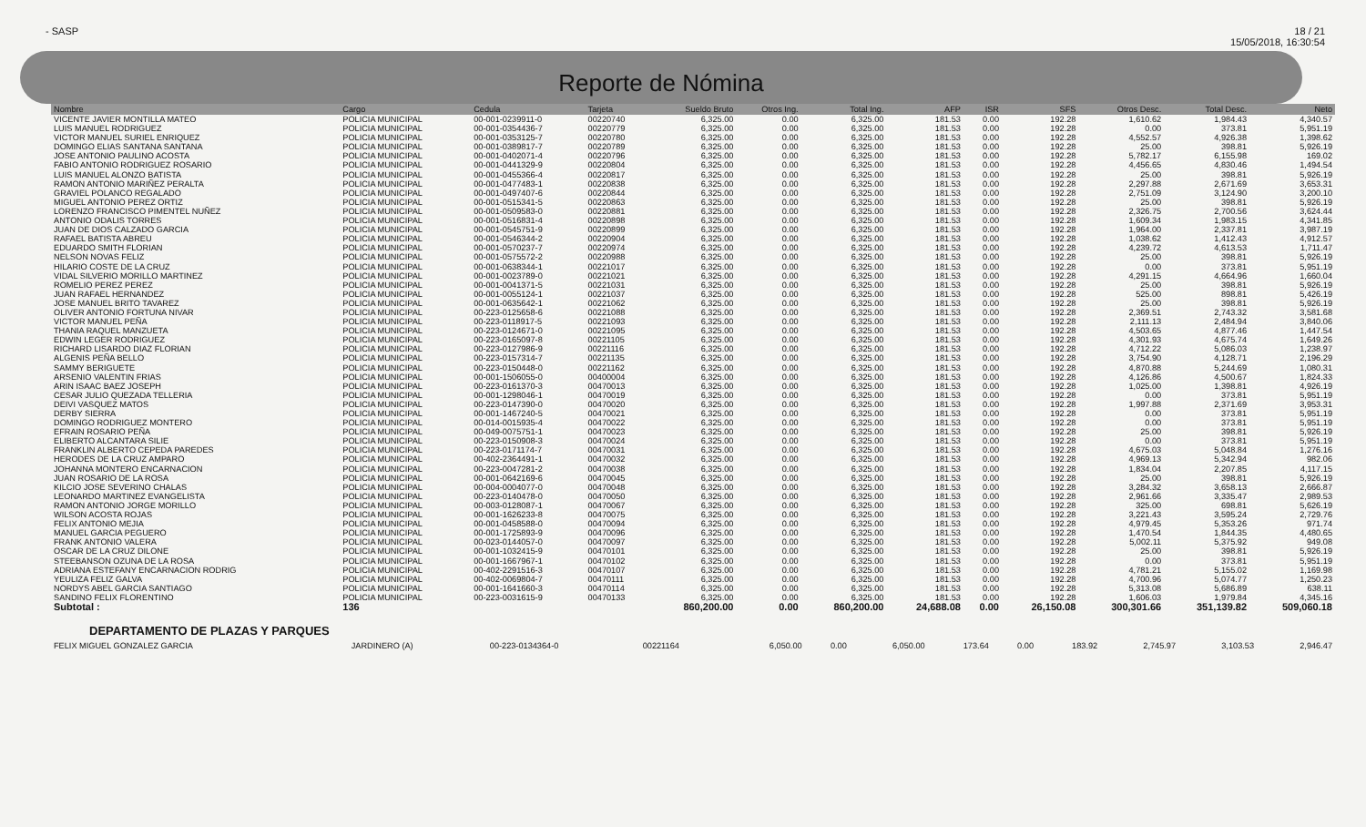- SASP 18 / 21
15/05/2018, 16:30:54
Reporte de Nómina
| Nombre | Cargo | Cedula | Tarjeta | Sueldo Bruto | Otros Ing. | Total Ing. | AFP | ISR | SFS | Otros Desc. | Total Desc. | Neto |
| --- | --- | --- | --- | --- | --- | --- | --- | --- | --- | --- | --- | --- |
| VICENTE JAVIER MONTILLA MATEO | POLICIA MUNICIPAL | 00-001-0239911-0 | 00220740 | 6,325.00 | 0.00 | 6,325.00 | 181.53 | 0.00 | 192.28 | 1,610.62 | 1,984.43 | 4,340.57 |
| LUIS MANUEL RODRIGUEZ | POLICIA MUNICIPAL | 00-001-0354436-7 | 00220779 | 6,325.00 | 0.00 | 6,325.00 | 181.53 | 0.00 | 192.28 | 0.00 | 373.81 | 5,951.19 |
| VICTOR MANUEL SURIEL ENRIQUEZ | POLICIA MUNICIPAL | 00-001-0353125-7 | 00220780 | 6,325.00 | 0.00 | 6,325.00 | 181.53 | 0.00 | 192.28 | 4,552.57 | 4,926.38 | 1,398.62 |
| DOMINGO ELIAS SANTANA SANTANA | POLICIA MUNICIPAL | 00-001-0389817-7 | 00220789 | 6,325.00 | 0.00 | 6,325.00 | 181.53 | 0.00 | 192.28 | 25.00 | 398.81 | 5,926.19 |
| JOSE ANTONIO PAULINO ACOSTA | POLICIA MUNICIPAL | 00-001-0402071-4 | 00220796 | 6,325.00 | 0.00 | 6,325.00 | 181.53 | 0.00 | 192.28 | 5,782.17 | 6,155.98 | 169.02 |
| FABIO ANTONIO RODRIGUEZ ROSARIO | POLICIA MUNICIPAL | 00-001-0441329-9 | 00220804 | 6,325.00 | 0.00 | 6,325.00 | 181.53 | 0.00 | 192.28 | 4,456.65 | 4,830.46 | 1,494.54 |
| LUIS MANUEL ALONZO BATISTA | POLICIA MUNICIPAL | 00-001-0455366-4 | 00220817 | 6,325.00 | 0.00 | 6,325.00 | 181.53 | 0.00 | 192.28 | 25.00 | 398.81 | 5,926.19 |
| RAMON ANTONIO MARIÑEZ PERALTA | POLICIA MUNICIPAL | 00-001-0477483-1 | 00220838 | 6,325.00 | 0.00 | 6,325.00 | 181.53 | 0.00 | 192.28 | 2,297.88 | 2,671.69 | 3,653.31 |
| GRAVIEL POLANCO REGALADO | POLICIA MUNICIPAL | 00-001-0497407-6 | 00220844 | 6,325.00 | 0.00 | 6,325.00 | 181.53 | 0.00 | 192.28 | 2,751.09 | 3,124.90 | 3,200.10 |
| MIGUEL ANTONIO PEREZ ORTIZ | POLICIA MUNICIPAL | 00-001-0515341-5 | 00220863 | 6,325.00 | 0.00 | 6,325.00 | 181.53 | 0.00 | 192.28 | 25.00 | 398.81 | 5,926.19 |
| LORENZO FRANCISCO PIMENTEL NUÑEZ | POLICIA MUNICIPAL | 00-001-0509583-0 | 00220881 | 6,325.00 | 0.00 | 6,325.00 | 181.53 | 0.00 | 192.28 | 2,326.75 | 2,700.56 | 3,624.44 |
| ANTONIO ODALIS TORRES | POLICIA MUNICIPAL | 00-001-0516831-4 | 00220898 | 6,325.00 | 0.00 | 6,325.00 | 181.53 | 0.00 | 192.28 | 1,609.34 | 1,983.15 | 4,341.85 |
| JUAN DE DIOS CALZADO GARCIA | POLICIA MUNICIPAL | 00-001-0545751-9 | 00220899 | 6,325.00 | 0.00 | 6,325.00 | 181.53 | 0.00 | 192.28 | 1,964.00 | 2,337.81 | 3,987.19 |
| RAFAEL BATISTA ABREU | POLICIA MUNICIPAL | 00-001-0546344-2 | 00220904 | 6,325.00 | 0.00 | 6,325.00 | 181.53 | 0.00 | 192.28 | 1,038.62 | 1,412.43 | 4,912.57 |
| EDUARDO SMITH FLORIAN | POLICIA MUNICIPAL | 00-001-0570237-7 | 00220974 | 6,325.00 | 0.00 | 6,325.00 | 181.53 | 0.00 | 192.28 | 4,239.72 | 4,613.53 | 1,711.47 |
| NELSON NOVAS FELIZ | POLICIA MUNICIPAL | 00-001-0575572-2 | 00220988 | 6,325.00 | 0.00 | 6,325.00 | 181.53 | 0.00 | 192.28 | 25.00 | 398.81 | 5,926.19 |
| HILARIO COSTE DE LA CRUZ | POLICIA MUNICIPAL | 00-001-0638344-1 | 00221017 | 6,325.00 | 0.00 | 6,325.00 | 181.53 | 0.00 | 192.28 | 0.00 | 373.81 | 5,951.19 |
| VIDAL SILVERIO MORILLO MARTINEZ | POLICIA MUNICIPAL | 00-001-0023789-0 | 00221021 | 6,325.00 | 0.00 | 6,325.00 | 181.53 | 0.00 | 192.28 | 4,291.15 | 4,664.96 | 1,660.04 |
| ROMELIO PEREZ PEREZ | POLICIA MUNICIPAL | 00-001-0041371-5 | 00221031 | 6,325.00 | 0.00 | 6,325.00 | 181.53 | 0.00 | 192.28 | 25.00 | 398.81 | 5,926.19 |
| JUAN RAFAEL HERNANDEZ | POLICIA MUNICIPAL | 00-001-0055124-1 | 00221037 | 6,325.00 | 0.00 | 6,325.00 | 181.53 | 0.00 | 192.28 | 525.00 | 898.81 | 5,426.19 |
| JOSE MANUEL BRITO TAVAREZ | POLICIA MUNICIPAL | 00-001-0635642-1 | 00221062 | 6,325.00 | 0.00 | 6,325.00 | 181.53 | 0.00 | 192.28 | 25.00 | 398.81 | 5,926.19 |
| OLIVER ANTONIO FORTUNA NIVAR | POLICIA MUNICIPAL | 00-223-0125658-6 | 00221088 | 6,325.00 | 0.00 | 6,325.00 | 181.53 | 0.00 | 192.28 | 2,369.51 | 2,743.32 | 3,581.68 |
| VICTOR MANUEL PEÑA | POLICIA MUNICIPAL | 00-223-0118917-5 | 00221093 | 6,325.00 | 0.00 | 6,325.00 | 181.53 | 0.00 | 192.28 | 2,111.13 | 2,484.94 | 3,840.06 |
| THANIA RAQUEL MANZUETA | POLICIA MUNICIPAL | 00-223-0124671-0 | 00221095 | 6,325.00 | 0.00 | 6,325.00 | 181.53 | 0.00 | 192.28 | 4,503.65 | 4,877.46 | 1,447.54 |
| EDWIN LEGER RODRIGUEZ | POLICIA MUNICIPAL | 00-223-0165097-8 | 00221105 | 6,325.00 | 0.00 | 6,325.00 | 181.53 | 0.00 | 192.28 | 4,301.93 | 4,675.74 | 1,649.26 |
| RICHARD LISARDO DIAZ FLORIAN | POLICIA MUNICIPAL | 00-223-0127986-9 | 00221116 | 6,325.00 | 0.00 | 6,325.00 | 181.53 | 0.00 | 192.28 | 4,712.22 | 5,086.03 | 1,238.97 |
| ALGENIS PEÑA BELLO | POLICIA MUNICIPAL | 00-223-0157314-7 | 00221135 | 6,325.00 | 0.00 | 6,325.00 | 181.53 | 0.00 | 192.28 | 3,754.90 | 4,128.71 | 2,196.29 |
| SAMMY BERIGUETE | POLICIA MUNICIPAL | 00-223-0150448-0 | 00221162 | 6,325.00 | 0.00 | 6,325.00 | 181.53 | 0.00 | 192.28 | 4,870.88 | 5,244.69 | 1,080.31 |
| ARSENIO VALENTIN FRIAS | POLICIA MUNICIPAL | 00-001-1506055-0 | 00400004 | 6,325.00 | 0.00 | 6,325.00 | 181.53 | 0.00 | 192.28 | 4,126.86 | 4,500.67 | 1,824.33 |
| ARIN ISAAC BAEZ JOSEPH | POLICIA MUNICIPAL | 00-223-0161370-3 | 00470013 | 6,325.00 | 0.00 | 6,325.00 | 181.53 | 0.00 | 192.28 | 1,025.00 | 1,398.81 | 4,926.19 |
| CESAR JULIO QUEZADA TELLERIA | POLICIA MUNICIPAL | 00-001-1298046-1 | 00470019 | 6,325.00 | 0.00 | 6,325.00 | 181.53 | 0.00 | 192.28 | 0.00 | 373.81 | 5,951.19 |
| DEIVI VASQUEZ MATOS | POLICIA MUNICIPAL | 00-223-0147390-0 | 00470020 | 6,325.00 | 0.00 | 6,325.00 | 181.53 | 0.00 | 192.28 | 1,997.88 | 2,371.69 | 3,953.31 |
| DERBY SIERRA | POLICIA MUNICIPAL | 00-001-1467240-5 | 00470021 | 6,325.00 | 0.00 | 6,325.00 | 181.53 | 0.00 | 192.28 | 0.00 | 373.81 | 5,951.19 |
| DOMINGO RODRIGUEZ MONTERO | POLICIA MUNICIPAL | 00-014-0015935-4 | 00470022 | 6,325.00 | 0.00 | 6,325.00 | 181.53 | 0.00 | 192.28 | 0.00 | 373.81 | 5,951.19 |
| EFRAIN ROSARIO PEÑA | POLICIA MUNICIPAL | 00-049-0075751-1 | 00470023 | 6,325.00 | 0.00 | 6,325.00 | 181.53 | 0.00 | 192.28 | 25.00 | 398.81 | 5,926.19 |
| ELIBERTO ALCANTARA SILIE | POLICIA MUNICIPAL | 00-223-0150908-3 | 00470024 | 6,325.00 | 0.00 | 6,325.00 | 181.53 | 0.00 | 192.28 | 0.00 | 373.81 | 5,951.19 |
| FRANKLIN ALBERTO CEPEDA PAREDES | POLICIA MUNICIPAL | 00-223-0171174-7 | 00470031 | 6,325.00 | 0.00 | 6,325.00 | 181.53 | 0.00 | 192.28 | 4,675.03 | 5,048.84 | 1,276.16 |
| HERODES DE LA CRUZ AMPARO | POLICIA MUNICIPAL | 00-402-2364491-1 | 00470032 | 6,325.00 | 0.00 | 6,325.00 | 181.53 | 0.00 | 192.28 | 4,969.13 | 5,342.94 | 982.06 |
| JOHANNA MONTERO ENCARNACION | POLICIA MUNICIPAL | 00-223-0047281-2 | 00470038 | 6,325.00 | 0.00 | 6,325.00 | 181.53 | 0.00 | 192.28 | 1,834.04 | 2,207.85 | 4,117.15 |
| JUAN ROSARIO DE LA ROSA | POLICIA MUNICIPAL | 00-001-0642169-6 | 00470045 | 6,325.00 | 0.00 | 6,325.00 | 181.53 | 0.00 | 192.28 | 25.00 | 398.81 | 5,926.19 |
| KILCIO JOSE SEVERINO CHALAS | POLICIA MUNICIPAL | 00-004-0004077-0 | 00470048 | 6,325.00 | 0.00 | 6,325.00 | 181.53 | 0.00 | 192.28 | 3,284.32 | 3,658.13 | 2,666.87 |
| LEONARDO MARTINEZ EVANGELISTA | POLICIA MUNICIPAL | 00-223-0140478-0 | 00470050 | 6,325.00 | 0.00 | 6,325.00 | 181.53 | 0.00 | 192.28 | 2,961.66 | 3,335.47 | 2,989.53 |
| RAMON ANTONIO JORGE MORILLO | POLICIA MUNICIPAL | 00-003-0128087-1 | 00470067 | 6,325.00 | 0.00 | 6,325.00 | 181.53 | 0.00 | 192.28 | 325.00 | 698.81 | 5,626.19 |
| WILSON ACOSTA ROJAS | POLICIA MUNICIPAL | 00-001-1626233-8 | 00470075 | 6,325.00 | 0.00 | 6,325.00 | 181.53 | 0.00 | 192.28 | 3,221.43 | 3,595.24 | 2,729.76 |
| FELIX ANTONIO MEJIA | POLICIA MUNICIPAL | 00-001-0458588-0 | 00470094 | 6,325.00 | 0.00 | 6,325.00 | 181.53 | 0.00 | 192.28 | 4,979.45 | 5,353.26 | 971.74 |
| MANUEL GARCIA PEGUERO | POLICIA MUNICIPAL | 00-001-1725893-9 | 00470096 | 6,325.00 | 0.00 | 6,325.00 | 181.53 | 0.00 | 192.28 | 1,470.54 | 1,844.35 | 4,480.65 |
| FRANK ANTONIO VALERA | POLICIA MUNICIPAL | 00-023-0144057-0 | 00470097 | 6,325.00 | 0.00 | 6,325.00 | 181.53 | 0.00 | 192.28 | 5,002.11 | 5,375.92 | 949.08 |
| OSCAR DE LA CRUZ DILONE | POLICIA MUNICIPAL | 00-001-1032415-9 | 00470101 | 6,325.00 | 0.00 | 6,325.00 | 181.53 | 0.00 | 192.28 | 25.00 | 398.81 | 5,926.19 |
| STEEBANSON OZUNA DE LA ROSA | POLICIA MUNICIPAL | 00-001-1667967-1 | 00470102 | 6,325.00 | 0.00 | 6,325.00 | 181.53 | 0.00 | 192.28 | 0.00 | 373.81 | 5,951.19 |
| ADRIANA ESTEFANY ENCARNACION RODRIG | POLICIA MUNICIPAL | 00-402-2291516-3 | 00470107 | 6,325.00 | 0.00 | 6,325.00 | 181.53 | 0.00 | 192.28 | 4,781.21 | 5,155.02 | 1,169.98 |
| YEULIZA FELIZ GALVA | POLICIA MUNICIPAL | 00-402-0069804-7 | 00470111 | 6,325.00 | 0.00 | 6,325.00 | 181.53 | 0.00 | 192.28 | 4,700.96 | 5,074.77 | 1,250.23 |
| NORDYS ABEL GARCIA SANTIAGO | POLICIA MUNICIPAL | 00-001-1641660-3 | 00470114 | 6,325.00 | 0.00 | 6,325.00 | 181.53 | 0.00 | 192.28 | 5,313.08 | 5,686.89 | 638.11 |
| SANDINO FELIX FLORENTINO | POLICIA MUNICIPAL | 00-223-0031615-9 | 00470133 | 6,325.00 | 0.00 | 6,325.00 | 181.53 | 0.00 | 192.28 | 1,606.03 | 1,979.84 | 4,345.16 |
| Subtotal : | 136 | | | 860,200.00 | 0.00 | 860,200.00 | 24,688.08 | 0.00 | 26,150.08 | 300,301.66 | 351,139.82 | 509,060.18 |
DEPARTAMENTO DE PLAZAS Y PARQUES
| FELIX MIGUEL GONZALEZ GARCIA | JARDINERO (A) | 00-223-0134364-0 | 00221164 | 6,050.00 | 0.00 | 6,050.00 | 173.64 | 0.00 | 183.92 | 2,745.97 | 3,103.53 | 2,946.47 |